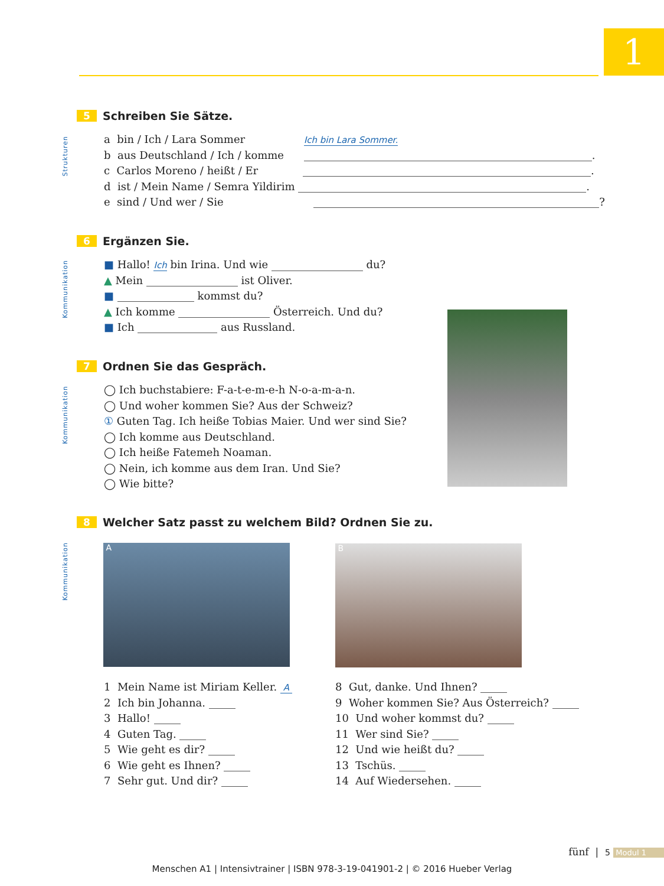1
Strukturen
5 Schreiben Sie Sätze.
a bin / Ich / Lara Sommer Ich bin Lara Sommer.
b aus Deutschland / Ich / komme .
c Carlos Moreno / heißt / Er .
d ist / Mein Name / Semra Yildirim .
e sind / Und wer / Sie ?
Kommunikation
6 Ergänzen Sie.
■ Hallo! Ich bin Irina. Und wie du?
▲ Mein ist Oliver.
■ kommst du?
▲ Ich komme Österreich. Und du?
■ Ich aus Russland.
Kommunikation
7 Ordnen Sie das Gespräch.
◯ Ich buchstabiere: F-a-t-e-m-e-h N-o-a-m-a-n.
◯ Und woher kommen Sie? Aus der Schweiz?
① Guten Tag. Ich heiße Tobias Maier. Und wer sind Sie?
◯ Ich komme aus Deutschland.
◯ Ich heiße Fatemeh Noaman.
◯ Nein, ich komme aus dem Iran. Und Sie?
◯ Wie bitte?
Kommunikation
8 Welcher Satz passt zu welchem Bild? Ordnen Sie zu.
A B
1 Mein Name ist Miriam Keller. A
2 Ich bin Johanna.
3 Hallo!
4 Guten Tag.
5 Wie geht es dir?
6 Wie geht es Ihnen?
7 Sehr gut. Und dir?
8 Gut, danke. Und Ihnen?
9 Woher kommen Sie? Aus Österreich?
10 Und woher kommst du?
11 Wer sind Sie?
12 Und wie heißt du?
13 Tschüs.
14 Auf Wiedersehen.
fünf | 5 Modul 1
Menschen A1 | Intensivtrainer | ISBN 978-3-19-041901-2 | © 2016 Hueber Verlag